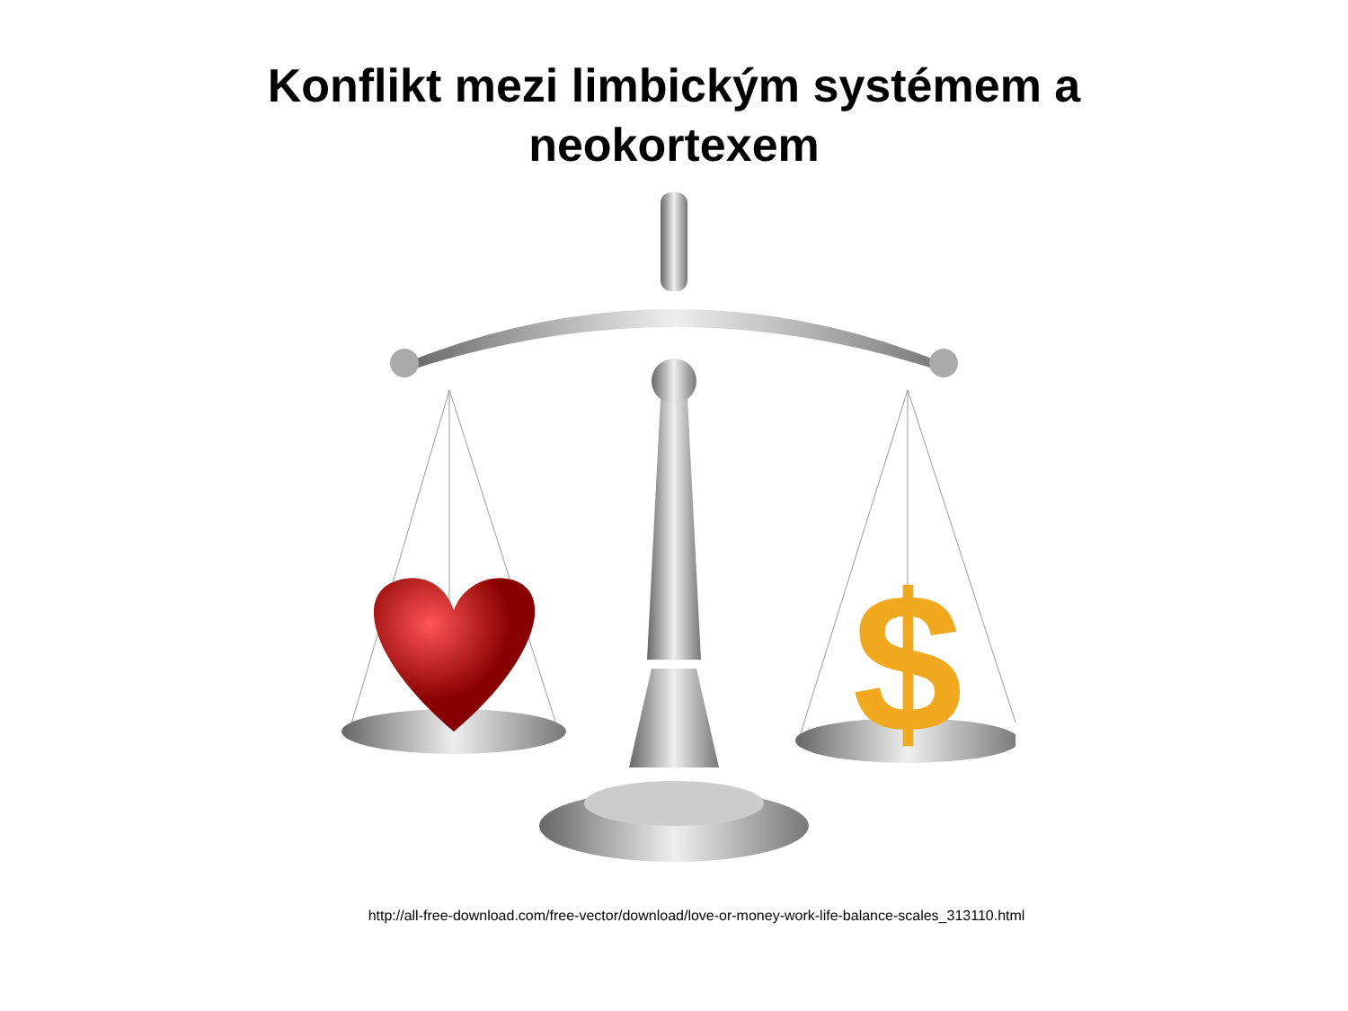Konflikt mezi limbickým systémem a
neokortexem
$
http://all-free-download.com/free-vector/download/love-or-money-work-life-balance-scales_313110.html